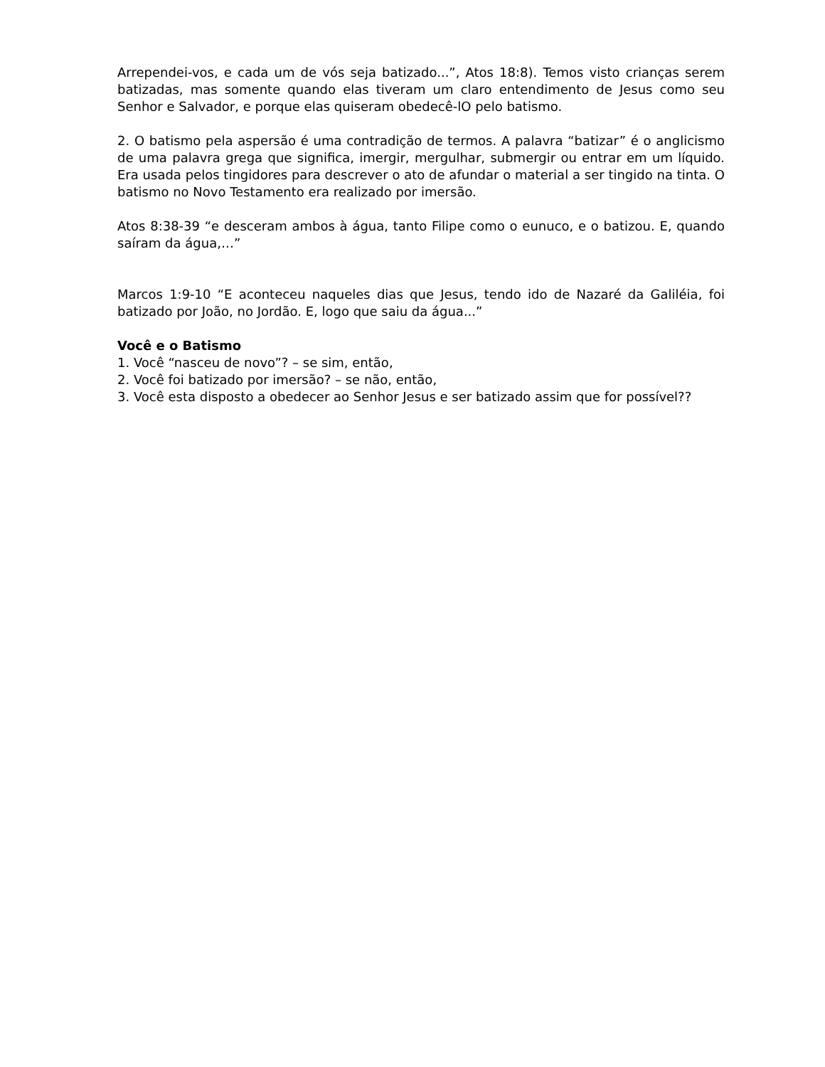Arrependei-vos, e cada um de vós seja batizado...”, Atos 18:8). Temos visto crianças serem batizadas, mas somente quando elas tiveram um claro entendimento de Jesus como seu Senhor e Salvador, e porque elas quiseram obedecê-lO pelo batismo.
2. O batismo pela aspersão é uma contradição de termos. A palavra “batizar” é o anglicismo de uma palavra grega que significa, imergir, mergulhar, submergir ou entrar em um líquido. Era usada pelos tingidores para descrever o ato de afundar o material a ser tingido na tinta. O batismo no Novo Testamento era realizado por imersão.
Atos 8:38-39 “e desceram ambos à água, tanto Filipe como o eunuco, e o batizou. E, quando saíram da água,…”
Marcos 1:9-10 “E aconteceu naqueles dias que Jesus, tendo ido de Nazaré da Galiléia, foi batizado por João, no Jordão. E, logo que saiu da água...”
Você e o Batismo
1. Você “nasceu de novo”? – se sim, então,
2. Você foi batizado por imersão? – se não, então,
3. Você esta disposto a obedecer ao Senhor Jesus e ser batizado assim que for possível??